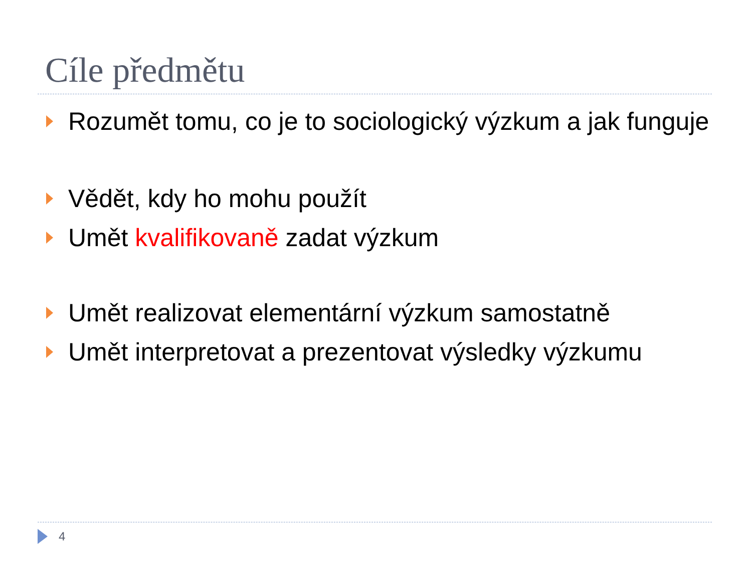Cíle předmětu
Rozumět tomu, co je to sociologický výzkum a jak funguje
Vědět, kdy ho mohu použít
Umět kvalifikovaně zadat výzkum
Umět realizovat elementární výzkum samostatně
Umět interpretovat a prezentovat výsledky výzkumu
4